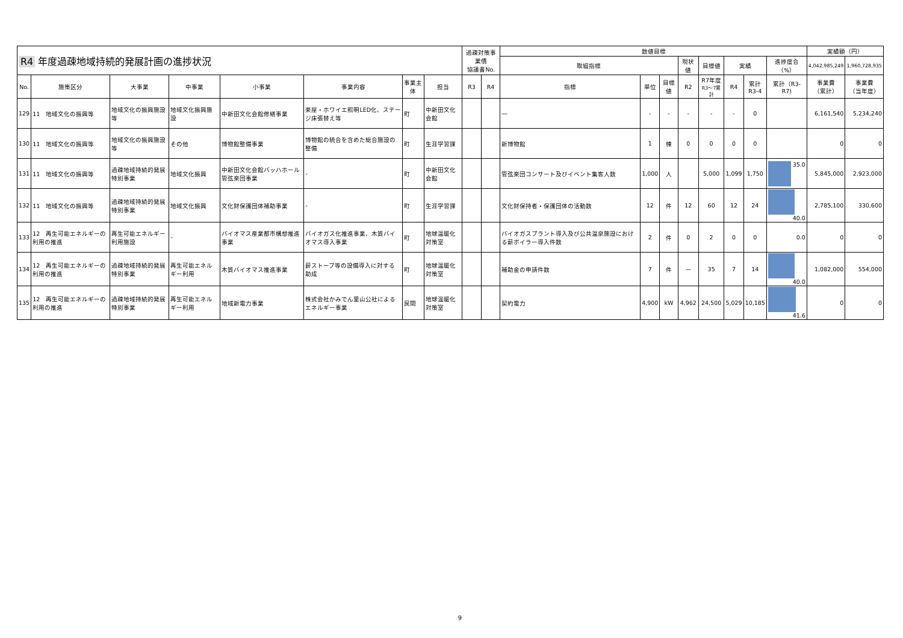| R4 年度過疎地域持続的発展計画の進捗状況 | | | | | | | | 過疎対策事業債 協議書No. | | 数値目標 | | | | | | | | 実績額（円） | |
| --- | --- | --- | --- | --- | --- | --- | --- | --- | --- | --- | --- | --- | --- | --- | --- | --- | --- | --- | --- |
| | | | | | | | | | | 取組指標 | | | 現状値 | 目標値 | 実績 | | 進捗度合（%） | 4,042,985,249 | 1,960,728,935 |
| No. | 施策区分 | 大事業 | 中事業 | 小事業 | 事業内容 | 事業主体 | 担当 | R3 | R4 | 指標 | 単位 | 目標値 | R2 | R7年度 R3〜7累計 | R4 | 累計 R3-4 | 累計（R3-R7) | 事業費 （累計） | 事業費 （当年度） |
| 129 | 11 地域文化の振興等 | 地域文化の振興施設等 | 地域文化振興施設 | 中新田文化会館修繕事業 | 楽屋・ホワイエ照明LED化、ステージ床張替え等 | 町 | 中新田文化会館 | | | ― | - | - | - | - | - | 0 | | 6,161,540 | 5,234,240 |
| 130 | 11 地域文化の振興等 | 地域文化の振興施設等 | その他 | 博物館整備事業 | 博物館の統合を含めた総合施設の整備 | 町 | 生涯学習課 | | | 新博物館 | 1 | 棟 | 0 | 0 | 0 | 0 | | 0 | 0 |
| 131 | 11 地域文化の振興等 | 過疎地域持続的発展特別事業 | 地域文化振興 | 中新田文化会館バッハホール管弦楽団事業 | - | 町 | 中新田文化会館 | | | 管弦楽団コンサート及びイベント集客人数 | 1,000 | 人 | | 5,000 | 1,099 | 1,750 | 35.0 | 5,845,000 | 2,923,000 |
| 132 | 11 地域文化の振興等 | 過疎地域持続的発展特別事業 | 地域文化振興 | 文化財保護団体補助事業 | - | 町 | 生涯学習課 | | | 文化財保持者・保護団体の活動数 | 12 | 件 | 12 | 60 | 12 | 24 | 40.0 | 2,785,100 | 330,600 |
| 133 | 12 再生可能エネルギーの利用の推進 | 再生可能エネルギー利用施設 | - | バイオマス産業都市構想推進事業 | バイオガス化推進事業、木質バイオマス導入事業 | 町 | 地球温暖化対策室 | | | バイオガスプラント導入及び公共温泉施設における薪ボイラー導入件数 | 2 | 件 | 0 | 2 | 0 | 0 | 0.0 | 0 | 0 |
| 134 | 12 再生可能エネルギーの利用の推進 | 過疎地域持続的発展特別事業 | 再生可能エネルギー利用 | 木質バイオマス推進事業 | 薪ストーブ等の設備導入に対する助成 | 町 | 地球温暖化対策室 | | | 補助金の申請件数 | 7 | 件 | — | 35 | 7 | 14 | 40.0 | 1,082,000 | 554,000 |
| 135 | 12 再生可能エネルギーの利用の推進 | 過疎地域持続的発展特別事業 | 再生可能エネルギー利用 | 地域新電力事業 | 株式会社かみでん里山公社によるエネルギー事業 | 民間 | 地球温暖化対策室 | | | 契約電力 | 4,900 | kW | 4,962 | 24,500 | 5,029 | 10,185 | 41.6 | 0 | 0 |
9